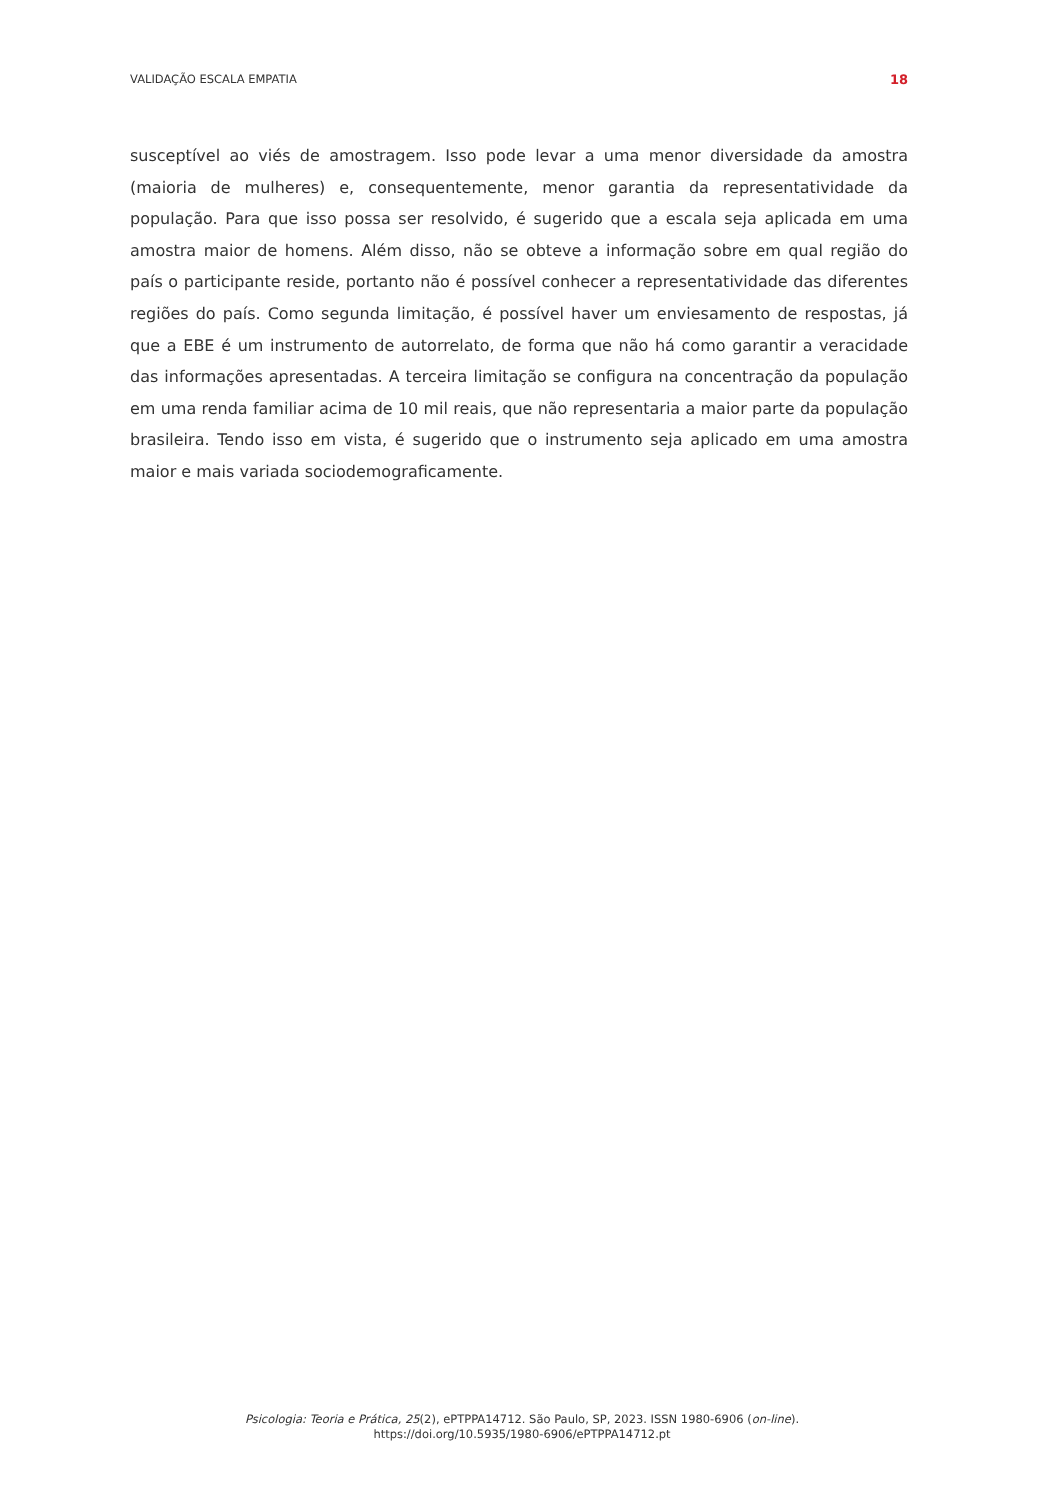VALIDAÇÃO ESCALA EMPATIA 18
susceptível ao viés de amostragem. Isso pode levar a uma menor diversidade da amostra (maioria de mulheres) e, consequentemente, menor garantia da representatividade da população. Para que isso possa ser resolvido, é sugerido que a escala seja aplicada em uma amostra maior de homens. Além disso, não se obteve a informação sobre em qual região do país o participante reside, portanto não é possível conhecer a representatividade das diferentes regiões do país. Como segunda limitação, é possível haver um enviesamento de respostas, já que a EBE é um instrumento de autorrelato, de forma que não há como garantir a veracidade das informações apresentadas. A terceira limitação se configura na concentração da população em uma renda familiar acima de 10 mil reais, que não representaria a maior parte da população brasileira. Tendo isso em vista, é sugerido que o instrumento seja aplicado em uma amostra maior e mais variada sociodemograficamente.
Psicologia: Teoria e Prática, 25(2), ePTPPA14712. São Paulo, SP, 2023. ISSN 1980-6906 (on-line).
https://doi.org/10.5935/1980-6906/ePTPPA14712.pt